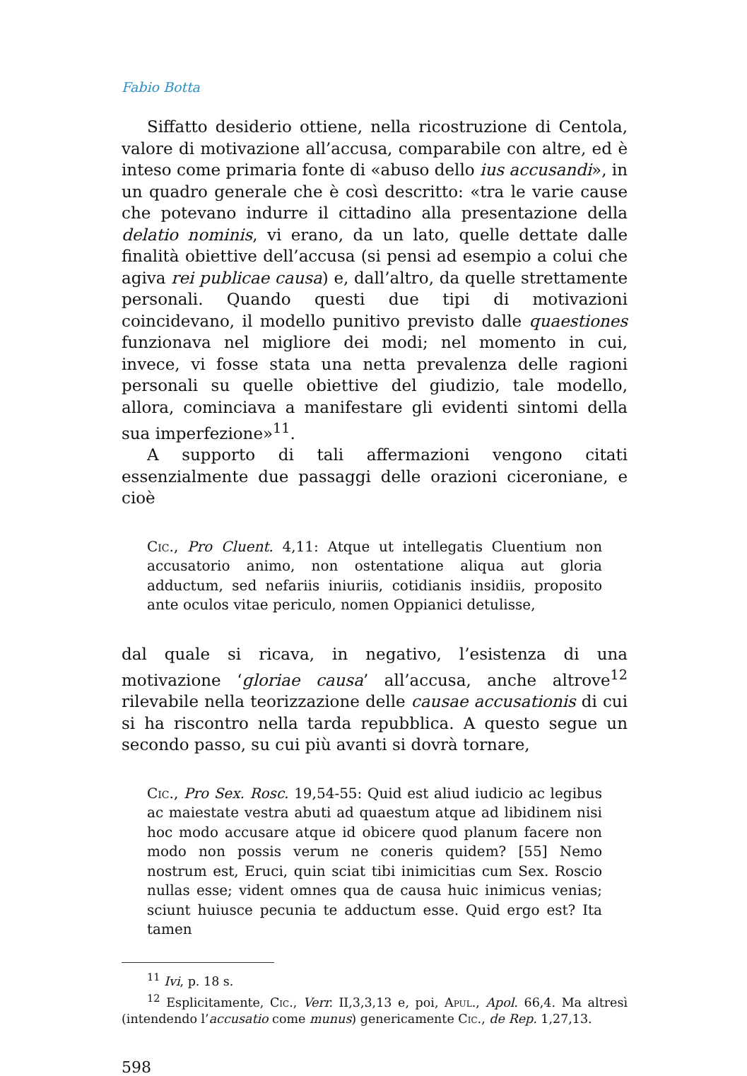Fabio Botta
Siffatto desiderio ottiene, nella ricostruzione di Centola, valore di motivazione all’accusa, comparabile con altre, ed è inteso come primaria fonte di «abuso dello ius accusandi», in un quadro generale che è così descritto: «tra le varie cause che potevano indurre il cittadino alla presentazione della delatio nominis, vi erano, da un lato, quelle dettate dalle finalità obiettive dell’accusa (si pensi ad esempio a colui che agiva rei publicae causa) e, dall’altro, da quelle strettamente personali. Quando questi due tipi di motivazioni coincidevano, il modello punitivo previsto dalle quaestiones funzionava nel migliore dei modi; nel momento in cui, invece, vi fosse stata una netta prevalenza delle ragioni personali su quelle obiettive del giudizio, tale modello, allora, cominciava a manifestare gli evidenti sintomi della sua imperfezione»<sup>11</sup>.
A supporto di tali affermazioni vengono citati essenzialmente due passaggi delle orazioni ciceroniane, e cioè
Cic., Pro Cluent. 4,11: Atque ut intellegatis Cluentium non accusatorio animo, non ostentatione aliqua aut gloria adductum, sed nefariis iniuriis, cotidianis insidiis, proposito ante oculos vitae periculo, nomen Oppianici detulisse,
dal quale si ricava, in negativo, l’esistenza di una motivazione ‘gloriae causa’ all’accusa, anche altrove<sup>12</sup> rilevabile nella teorizzazione delle causae accusationis di cui si ha riscontro nella tarda repubblica. A questo segue un secondo passo, su cui più avanti si dovrà tornare,
Cic., Pro Sex. Rosc. 19,54-55: Quid est aliud iudicio ac legibus ac maiestate vestra abuti ad quaestum atque ad libidinem nisi hoc modo accusare atque id obicere quod planum facere non modo non possis verum ne coneris quidem? [55] Nemo nostrum est, Eruci, quin sciat tibi inimicitias cum Sex. Roscio nullas esse; vident omnes qua de causa huic inimicus venias; sciunt huiusce pecunia te adductum esse. Quid ergo est? Ita tamen
<sup>11</sup> Ivi, p. 18 s.
<sup>12</sup> Esplicitamente, Cic., Verr. II,3,3,13 e, poi, Apul., Apol. 66,4. Ma altresì (intendendo l’accusatio come munus) genericamente Cic., de Rep. 1,27,13.
598